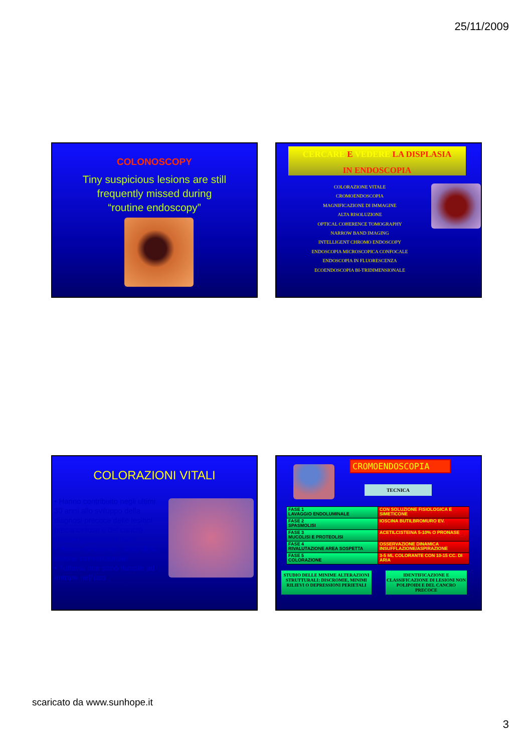25/11/2009
COLONOSCOPY
Tiny suspicious lesions are still
frequently missed during
“routine endoscopy”
CERCARE E VEDERE LA DISPLASIA
IN ENDOSCOPIA
COLORAZIONE VITALE
CROMOENDOSCOPIA
MAGNIFICAZIONE DI IMMAGINE
ALTA RISOLUZIONE
OPTICAL COHERENCE TOMOGRAPHY
NARROW BAND IMAGING
INTELLIGENT CHROMO ENDOSCOPY
ENDOSCOPIA MICROSCOPICA CONFOCALE
ENDOSCOPIA IN FLUORESCENZA
ECOENDOSCOPIA BI-TRIDIMENSIONALE
COLORAZIONI VITALI
• Hanno contribuito negli ultimi 30 anni allo sviluppo della diagnosi precoce delle lesioni precancerose e del cancro iniziale gastrointestinale.
• Hanno dimostrato i limiti della visione convenzionale
• Tuttavia non sono riuscite ad entrare nell’uso
CROMOENDOSCOPIA
TECNICA
| FASE 1 LAVAGGIO ENDOLUMINALE | CON SOLUZIONE FISIOLOGICA E SIMETICONE |
| FASE 2 SPASMOLISI | IOSCINA BUTILBROMURO EV. |
| FASE 3 MUCOLISI E PROTEOLISI | ACETILCISTEINA 5-10% O PRONASE |
| FASE 4 RIVALUTAZIONE AREA SOSPETTA | OSSERVAZIONE DINAMICA INSUFFLAZIONE/ASPIRAZIONE |
| FASE 5 COLORAZIONE | 3-5 ML COLORANTE CON 10-15 CC. DI ARIA |
STUDIO DELLE MINIME ALTERAZIONI STRUTTURALI: DISCROMIE, MINIMI RILIEVI O DEPRESSIONI PERIETALI
IDENTIFICAZIONE E CLASSIFICAZIONE DI LESIONI NON POLIPOIDI E DEL CANCRO PRECOCE
scaricato da www.sunhope.it
3